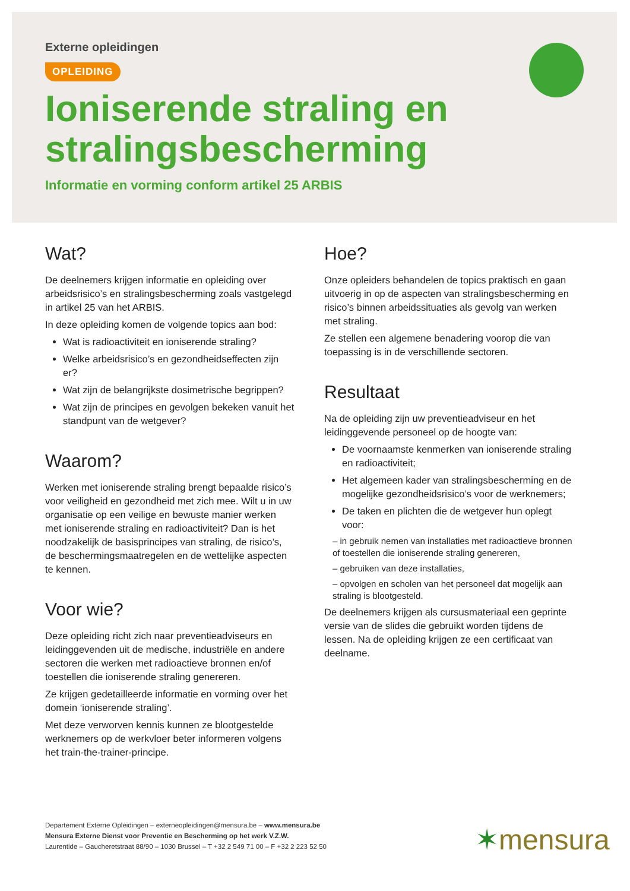Externe opleidingen
OPLEIDING
Ioniserende straling en stralingsbescherming
Informatie en vorming conform artikel 25 ARBIS
Wat?
De deelnemers krijgen informatie en opleiding over arbeidsrisico’s en stralingsbescherming zoals vastgelegd in artikel 25 van het ARBIS.
In deze opleiding komen de volgende topics aan bod:
Wat is radioactiviteit en ioniserende straling?
Welke arbeidsrisico’s en gezondheidseffecten zijn er?
Wat zijn de belangrijkste dosimetrische begrippen?
Wat zijn de principes en gevolgen bekeken vanuit het standpunt van de wetgever?
Waarom?
Werken met ioniserende straling brengt bepaalde risico’s voor veiligheid en gezondheid met zich mee. Wilt u in uw organisatie op een veilige en bewuste manier werken met ioniserende straling en radioactiviteit? Dan is het noodzakelijk de basisprincipes van straling, de risico’s, de beschermingsmaatregelen en de wettelijke aspecten te kennen.
Voor wie?
Deze opleiding richt zich naar preventieadviseurs en leidinggevenden uit de medische, industriële en andere sectoren die werken met radioactieve bronnen en/of toestellen die ioniserende straling genereren.
Ze krijgen gedetailleerde informatie en vorming over het domein ‘ioniserende straling’.
Met deze verworven kennis kunnen ze blootgestelde werknemers op de werkvloer beter informeren volgens het train-the-trainer-principe.
Hoe?
Onze opleiders behandelen de topics praktisch en gaan uitvoerig in op de aspecten van stralingsbescherming en risico’s binnen arbeidssituaties als gevolg van werken met straling.
Ze stellen een algemene benadering voorop die van toepassing is in de verschillende sectoren.
Resultaat
Na de opleiding zijn uw preventieadviseur en het leidinggevende personeel op de hoogte van:
De voornaamste kenmerken van ioniserende straling en radioactiviteit;
Het algemeen kader van stralingsbescherming en de mogelijke gezondheidsrisico’s voor de werknemers;
De taken en plichten die de wetgever hun oplegt voor:
– in gebruik nemen van installaties met radioactieve bronnen of toestellen die ioniserende straling genereren,
– gebruiken van deze installaties,
– opvolgen en scholen van het personeel dat mogelijk aan straling is blootgesteld.
De deelnemers krijgen als cursusmateriaal een geprinte versie van de slides die gebruikt worden tijdens de lessen. Na de opleiding krijgen ze een certificaat van deelname.
Departement Externe Opleidingen – externeopleidingen@mensura.be – www.mensura.be
Mensura Externe Dienst voor Preventie en Bescherming op het werk V.Z.W.
Laurentide – Gaucheretstraat 88/90 – 1030 Brussel – T +32 2 549 71 00 – F +32 2 223 52 50
✶mensura